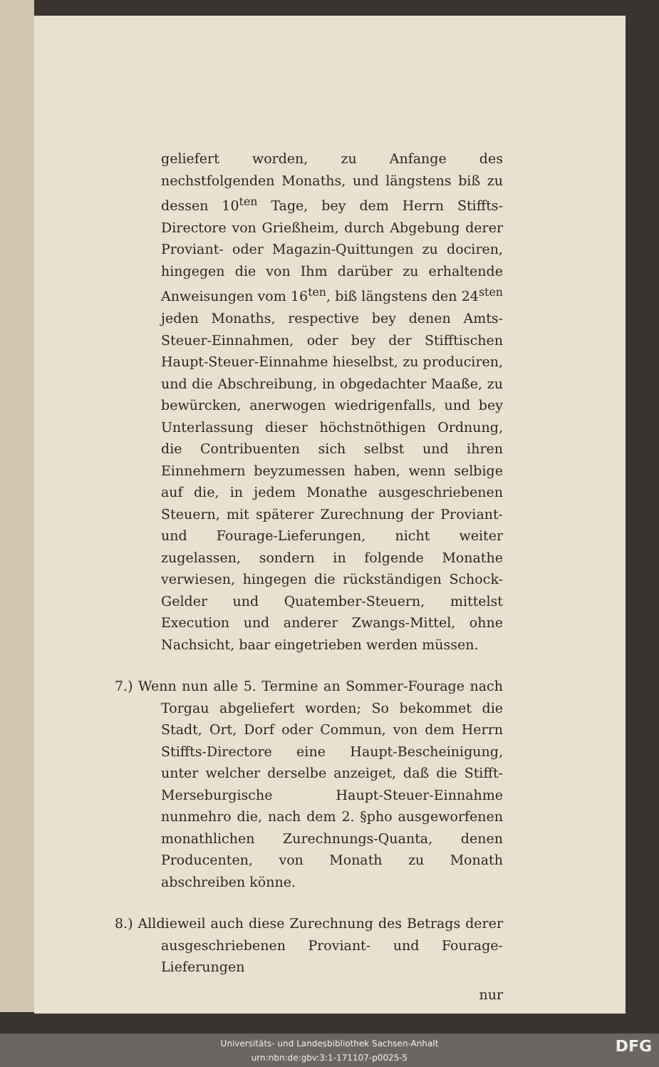geliefert worden, zu Anfange des nechstfolgenden Monaths, und längstens biß zu dessen 10<sup>ten</sup> Tage, bey dem Herrn Stiffts-Directore von Grießheim, durch Abgebung derer Proviant- oder Magazin-Quittungen zu dociren, hingegen die von Ihm darüber zu erhaltende Anweisungen vom 16<sup>ten</sup>, biß längstens den 24<sup>sten</sup> jeden Monaths, respective bey denen Amts-Steuer-Einnahmen, oder bey der Stifftischen Haupt-Steuer-Einnahme hieselbst, zu produciren, und die Abschreibung, in obgedachter Maaße, zu bewürcken, anerwogen wiedrigenfalls, und bey Unterlassung dieser höchstnöthigen Ordnung, die Contribuenten sich selbst und ihren Einnehmern beyzumessen haben, wenn selbige auf die, in jedem Monathe ausgeschriebenen Steuern, mit späterer Zurechnung der Proviant- und Fourage-Lieferungen, nicht weiter zugelassen, sondern in folgende Monathe verwiesen, hingegen die rückständigen Schock-Gelder und Quatember-Steuern, mittelst Execution und anderer Zwangs-Mittel, ohne Nachsicht, baar eingetrieben werden müssen.
7.) Wenn nun alle 5. Termine an Sommer-Fourage nach Torgau abgeliefert worden; So bekommet die Stadt, Ort, Dorf oder Commun, von dem Herrn Stiffts-Directore eine Haupt-Bescheinigung, unter welcher derselbe anzeiget, daß die Stifft-Merseburgische Haupt-Steuer-Einnahme nunmehro die, nach dem 2. §pho ausgeworfenen monathlichen Zurechnungs-Quanta, denen Producenten, von Monath zu Monath abschreiben könne.
8.) Alldieweil auch diese Zurechnung des Betrags derer ausgeschriebenen Proviant- und Fourage-Lieferungen
nur
Universitäts- und Landesbibliothek Sachsen-Anhalt
urn:nbn:de:gbv:3:1-171107-p0025-5
DFG